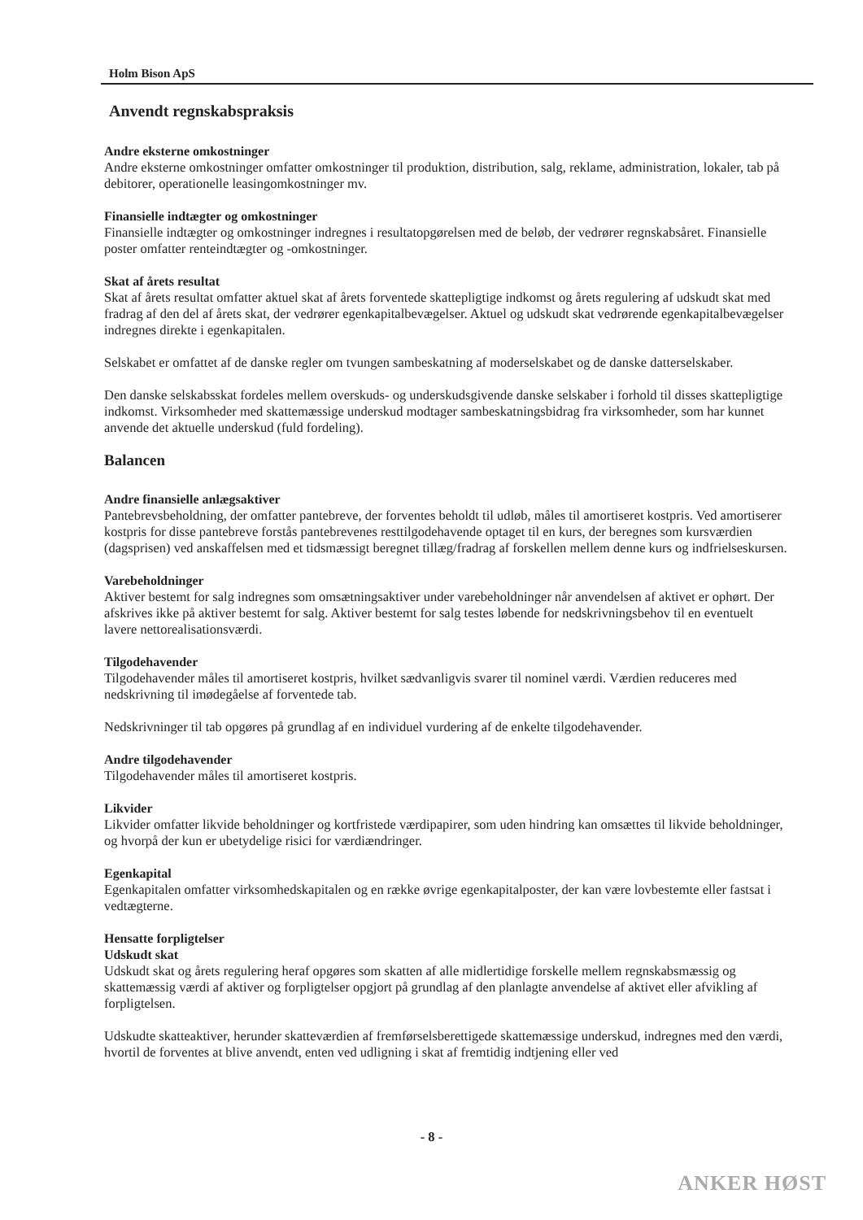Holm Bison ApS
Anvendt regnskabspraksis
Andre eksterne omkostninger
Andre eksterne omkostninger omfatter omkostninger til produktion, distribution, salg, reklame, administration, lokaler, tab på debitorer, operationelle leasingomkostninger mv.
Finansielle indtægter og omkostninger
Finansielle indtægter og omkostninger indregnes i resultatopgørelsen med de beløb, der vedrører regnskabsåret. Finansielle poster omfatter renteindtægter og -omkostninger.
Skat af årets resultat
Skat af årets resultat omfatter aktuel skat af årets forventede skattepligtige indkomst og årets regulering af udskudt skat med fradrag af den del af årets skat, der vedrører egenkapitalbevægelser. Aktuel og udskudt skat vedrørende egenkapitalbevægelser indregnes direkte i egenkapitalen.
Selskabet er omfattet af de danske regler om tvungen sambeskatning af moderselskabet og de danske datterselskaber.
Den danske selskabsskat fordeles mellem overskuds- og underskudsgivende danske selskaber i forhold til disses skattepligtige indkomst. Virksomheder med skattemæssige underskud modtager sambeskatningsbidrag fra virksomheder, som har kunnet anvende det aktuelle underskud (fuld fordeling).
Balancen
Andre finansielle anlægsaktiver
Pantebrevsbeholdning, der omfatter pantebreve, der forventes beholdt til udløb, måles til amortiseret kostpris. Ved amortiserer kostpris for disse pantebreve forstås pantebrevenes resttilgodehavende optaget til en kurs, der beregnes som kursværdien (dagsprisen) ved anskaffelsen med et tidsmæssigt beregnet tillæg/fradrag af forskellen mellem denne kurs og indfrielseskursen.
Varebeholdninger
Aktiver bestemt for salg indregnes som omsætningsaktiver under varebeholdninger når anvendelsen af aktivet er ophørt. Der afskrives ikke på aktiver bestemt for salg. Aktiver bestemt for salg testes løbende for nedskrivningsbehov til en eventuelt lavere nettorealisationsværdi.
Tilgodehavender
Tilgodehavender måles til amortiseret kostpris, hvilket sædvanligvis svarer til nominel værdi. Værdien reduceres med nedskrivning til imødegåelse af forventede tab.
Nedskrivninger til tab opgøres på grundlag af en individuel vurdering af de enkelte tilgodehavender.
Andre tilgodehavender
Tilgodehavender måles til amortiseret kostpris.
Likvider
Likvider omfatter likvide beholdninger og kortfristede værdipapirer, som uden hindring kan omsættes til likvide beholdninger, og hvorpå der kun er ubetydelige risici for værdiændringer.
Egenkapital
Egenkapitalen omfatter virksomhedskapitalen og en række øvrige egenkapitalposter, der kan være lovbestemte eller fastsat i vedtægterne.
Hensatte forpligtelser
Udskudt skat
Udskudt skat og årets regulering heraf opgøres som skatten af alle midlertidige forskelle mellem regnskabsmæssig og skattemæssig værdi af aktiver og forpligtelser opgjort på grundlag af den planlagte anvendelse af aktivet eller afvikling af forpligtelsen.
Udskudte skatteaktiver, herunder skatteværdien af fremførselsberettigede skattemæssige underskud, indregnes med den værdi, hvortil de forventes at blive anvendt, enten ved udligning i skat af fremtidig indtjening eller ved
- 8 -
ANKER HØST